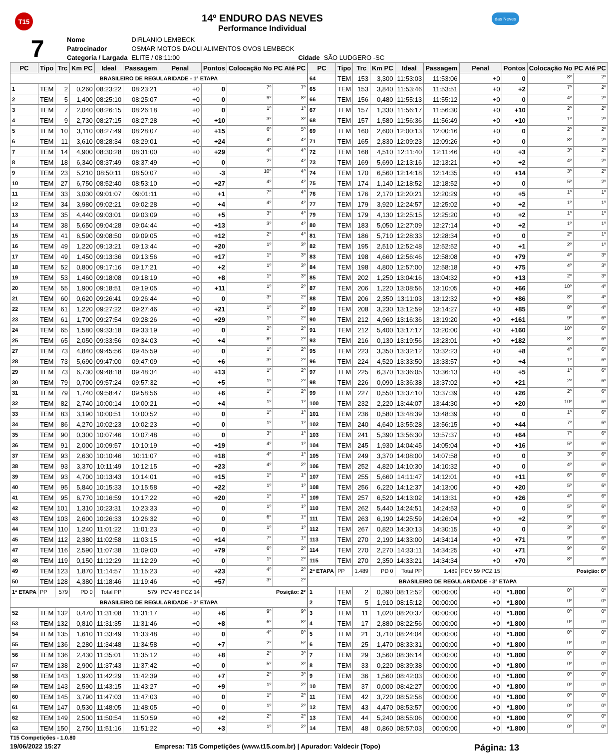T15
14º ENDURO DAS NEVES
Performance Individual
das Neves
7
| Nome | DIRLANIO LEMBECK | | |
| Patrocinador | OSMAR MOTOS DAOLI ALIMENTOS OVOS LEMBECK | | |
| Categoria / Largada | ELITE / 08:11:00 | Cidade | SÃO LUDGERO -SC |
| PC | Tipo | Trc | Km PC | Ideal | Passagem | Penal | Pontos | Colocação No PC Até PC | |
| --- | --- | --- | --- | --- | --- | --- | --- | --- | --- |
| BRASILEIRO DE REGULARIDADE - 1ª ETAPA | | | | | | | | | |
| 1 | TEM | 2 | 0,260 | 08:23:22 | 08:23:21 | +0 | 0 | 7º | 7º |
| 2 | TEM | 5 | 1,400 | 08:25:10 | 08:25:07 | +0 | 0 | 9º | 8º |
| 3 | TEM | 7 | 2,040 | 08:26:15 | 08:26:18 | +0 | 0 | 1º | 1º |
| 4 | TEM | 9 | 2,730 | 08:27:15 | 08:27:28 | +0 | +10 | 3º | 3º |
| 5 | TEM | 10 | 3,110 | 08:27:49 | 08:28:07 | +0 | +15 | 6º | 5º |
| 6 | TEM | 11 | 3,610 | 08:28:34 | 08:29:01 | +0 | +24 | 4º | 4º |
| 7 | TEM | 14 | 4,900 | 08:30:28 | 08:31:00 | +0 | +29 | 4º | 4º |
| 8 | TEM | 18 | 6,340 | 08:37:49 | 08:37:49 | +0 | 0 | 2º | 4º |
| 9 | TEM | 23 | 5,210 | 08:50:11 | 08:50:07 | +0 | -3 | 10º | 4º |
| 10 | TEM | 27 | 6,750 | 08:52:40 | 08:53:10 | +0 | +27 | 4º | 4º |
| 11 | TEM | 33 | 3,030 | 09:01:07 | 09:01:11 | +0 | +1 | 7º | 4º |
| 12 | TEM | 34 | 3,980 | 09:02:21 | 09:02:28 | +0 | +4 | 4º | 4º |
| 13 | TEM | 35 | 4,440 | 09:03:01 | 09:03:09 | +0 | +5 | 3º | 4º |
| 14 | TEM | 38 | 5,650 | 09:04:28 | 09:04:44 | +0 | +13 | 3º | 4º |
| 15 | TEM | 41 | 6,590 | 09:08:50 | 09:09:05 | +0 | +12 | 2º | 4º |
| 16 | TEM | 49 | 1,220 | 09:13:21 | 09:13:44 | +0 | +20 | 1º | 3º |
| 17 | TEM | 49 | 1,450 | 09:13:36 | 09:13:56 | +0 | +17 | 1º | 3º |
| 18 | TEM | 52 | 0,800 | 09:17:16 | 09:17:21 | +0 | +2 | 1º | 3º |
| 19 | TEM | 53 | 1,460 | 09:18:08 | 09:18:19 | +0 | +8 | 1º | 3º |
| 20 | TEM | 55 | 1,900 | 09:18:51 | 09:19:05 | +0 | +11 | 1º | 2º |
| 21 | TEM | 60 | 0,620 | 09:26:41 | 09:26:44 | +0 | 0 | 3º | 2º |
| 22 | TEM | 61 | 1,220 | 09:27:22 | 09:27:46 | +0 | +21 | 1º | 2º |
| 23 | TEM | 61 | 1,700 | 09:27:54 | 09:28:26 | +0 | +29 | 1º | 2º |
| 24 | TEM | 65 | 1,580 | 09:33:18 | 09:33:19 | +0 | 0 | 2º | 2º |
| 25 | TEM | 65 | 2,050 | 09:33:56 | 09:34:03 | +0 | +4 | 8º | 2º |
| 27 | TEM | 73 | 4,840 | 09:45:56 | 09:45:59 | +0 | 0 | 1º | 2º |
| 28 | TEM | 73 | 5,690 | 09:47:00 | 09:47:09 | +0 | +6 | 3º | 2º |
| 29 | TEM | 73 | 6,730 | 09:48:18 | 09:48:34 | +0 | +13 | 1º | 2º |
| 30 | TEM | 79 | 0,700 | 09:57:24 | 09:57:32 | +0 | +5 | 1º | 2º |
| 31 | TEM | 79 | 1,740 | 09:58:47 | 09:58:56 | +0 | +6 | 1º | 2º |
| 32 | TEM | 82 | 2,740 | 10:00:14 | 10:00:21 | +0 | +4 | 1º | 1º |
| 33 | TEM | 83 | 3,190 | 10:00:51 | 10:00:52 | +0 | 0 | 1º | 1º |
| 34 | TEM | 86 | 4,270 | 10:02:23 | 10:02:23 | +0 | 0 | 1º | 1º |
| 35 | TEM | 90 | 0,300 | 10:07:46 | 10:07:48 | +0 | 0 | 3º | 1º |
| 36 | TEM | 91 | 2,000 | 10:09:57 | 10:10:19 | +0 | +19 | 4º | 1º |
| 37 | TEM | 93 | 2,630 | 10:10:46 | 10:11:07 | +0 | +18 | 4º | 1º |
| 38 | TEM | 93 | 3,370 | 10:11:49 | 10:12:15 | +0 | +23 | 4º | 2º |
| 39 | TEM | 93 | 4,700 | 10:13:43 | 10:14:01 | +0 | +15 | 1º | 1º |
| 40 | TEM | 95 | 5,840 | 10:15:33 | 10:15:58 | +0 | +22 | 1º | 1º |
| 41 | TEM | 95 | 6,770 | 10:16:59 | 10:17:22 | +0 | +20 | 1º | 1º |
| 42 | TEM | 101 | 1,310 | 10:23:31 | 10:23:33 | +0 | 0 | 1º | 1º |
| 43 | TEM | 103 | 2,600 | 10:26:33 | 10:26:32 | +0 | 0 | 6º | 1º |
| 44 | TEM | 110 | 1,240 | 11:01:22 | 11:01:23 | +0 | 0 | 1º | 1º |
| 45 | TEM | 112 | 2,380 | 11:02:58 | 11:03:15 | +0 | +14 | 7º | 1º |
| 47 | TEM | 116 | 2,590 | 11:07:38 | 11:09:00 | +0 | +79 | 6º | 2º |
| 48 | TEM | 119 | 0,150 | 11:12:29 | 11:12:29 | +0 | 0 | 1º | 2º |
| 49 | TEM | 123 | 1,870 | 11:14:57 | 11:15:23 | +0 | +23 | 4º | 2º |
| 50 | TEM | 128 | 4,380 | 11:18:46 | 11:19:46 | +0 | +57 | 3º | 2º |
| 1ª ETAPA | PP | 579 | PD 0 | Total PP | 579 | PCV 48 PCZ 14 | Posição: 2º | | |
| BRASILEIRO DE REGULARIDADE - 2ª ETAPA | | | | | | | | | |
| 52 | TEM | 132 | 0,470 | 11:31:08 | 11:31:17 | +0 | +6 | 9º | 9º |
| 53 | TEM | 132 | 0,810 | 11:31:35 | 11:31:46 | +0 | +8 | 6º | 8º |
| 54 | TEM | 135 | 1,610 | 11:33:49 | 11:33:48 | +0 | 0 | 4º | 8º |
| 55 | TEM | 136 | 2,280 | 11:34:48 | 11:34:58 | +0 | +7 | 2º | 5º |
| 56 | TEM | 136 | 2,430 | 11:35:01 | 11:35:12 | +0 | +8 | 2º | 3º |
| 57 | TEM | 138 | 2,900 | 11:37:43 | 11:37:42 | +0 | 0 | 5º | 3º |
| 58 | TEM | 143 | 1,920 | 11:42:29 | 11:42:39 | +0 | +7 | 2º | 3º |
| 59 | TEM | 143 | 2,590 | 11:43:15 | 11:43:27 | +0 | +9 | 1º | 2º |
| 60 | TEM | 145 | 3,790 | 11:47:03 | 11:47:03 | +0 | 0 | 1º | 2º |
| 61 | TEM | 147 | 0,530 | 11:48:05 | 11:48:05 | +0 | 0 | 1º | 2º |
| 62 | TEM | 149 | 2,500 | 11:50:54 | 11:50:59 | +0 | +2 | 2º | 2º |
| 63 | TEM | 150 | 2,750 | 11:51:16 | 11:51:22 | +0 | +3 | 1º | 2º |
| PC | Tipo | Trc | Km PC | Ideal | Passagem | Penal | Pontos | Colocação No PC Até PC | |
| --- | --- | --- | --- | --- | --- | --- | --- | --- | --- |
| 64 | TEM | 153 | 3,300 | 11:53:03 | 11:53:06 | +0 | 0 | 8º | 2º |
| 65 | TEM | 153 | 3,840 | 11:53:46 | 11:53:51 | +0 | +2 | 7º | 2º |
| 66 | TEM | 156 | 0,480 | 11:55:13 | 11:55:12 | +0 | 0 | 4º | 2º |
| 67 | TEM | 157 | 1,330 | 11:56:17 | 11:56:30 | +0 | +10 | 2º | 2º |
| 68 | TEM | 157 | 1,580 | 11:56:36 | 11:56:49 | +0 | +10 | 1º | 2º |
| 69 | TEM | 160 | 2,600 | 12:00:13 | 12:00:16 | +0 | 0 | 2º | 2º |
| 71 | TEM | 165 | 2,830 | 12:09:23 | 12:09:26 | +0 | 0 | 8º | 2º |
| 72 | TEM | 168 | 4,510 | 12:11:40 | 12:11:46 | +0 | +3 | 3º | 2º |
| 73 | TEM | 169 | 5,690 | 12:13:16 | 12:13:21 | +0 | +2 | 4º | 2º |
| 74 | TEM | 170 | 6,560 | 12:14:18 | 12:14:35 | +0 | +14 | 3º | 2º |
| 75 | TEM | 174 | 1,140 | 12:18:52 | 12:18:52 | +0 | 0 | 5º | 2º |
| 76 | TEM | 176 | 2,170 | 12:20:21 | 12:20:29 | +0 | +5 | 1º | 1º |
| 77 | TEM | 179 | 3,920 | 12:24:57 | 12:25:02 | +0 | +2 | 1º | 1º |
| 79 | TEM | 179 | 4,130 | 12:25:15 | 12:25:20 | +0 | +2 | 1º | 1º |
| 80 | TEM | 183 | 5,050 | 12:27:09 | 12:27:14 | +0 | +2 | 1º | 1º |
| 81 | TEM | 186 | 5,710 | 12:28:33 | 12:28:34 | +0 | 0 | 2º | 1º |
| 82 | TEM | 195 | 2,510 | 12:52:48 | 12:52:52 | +0 | +1 | 2º | 1º |
| 83 | TEM | 198 | 4,660 | 12:56:46 | 12:58:08 | +0 | +79 | 4º | 3º |
| 84 | TEM | 198 | 4,800 | 12:57:00 | 12:58:18 | +0 | +75 | 4º | 3º |
| 85 | TEM | 202 | 1,250 | 13:04:16 | 13:04:32 | +0 | +13 | 2º | 3º |
| 87 | TEM | 206 | 1,220 | 13:08:56 | 13:10:05 | +0 | +66 | 10º | 4º |
| 88 | TEM | 206 | 2,350 | 13:11:03 | 13:12:32 | +0 | +86 | 8º | 4º |
| 89 | TEM | 208 | 3,230 | 13:12:59 | 13:14:27 | +0 | +85 | 8º | 4º |
| 90 | TEM | 212 | 4,960 | 13:16:36 | 13:19:20 | +0 | +161 | 9º | 6º |
| 91 | TEM | 212 | 5,400 | 13:17:17 | 13:20:00 | +0 | +160 | 10º | 6º |
| 93 | TEM | 216 | 0,130 | 13:19:56 | 13:23:01 | +0 | +182 | 8º | 6º |
| 95 | TEM | 223 | 3,350 | 13:32:12 | 13:32:23 | +0 | +8 | 4º | 6º |
| 96 | TEM | 224 | 4,520 | 13:33:50 | 13:33:57 | +0 | +4 | 1º | 6º |
| 97 | TEM | 225 | 6,370 | 13:36:05 | 13:36:13 | +0 | +5 | 1º | 6º |
| 98 | TEM | 226 | 0,090 | 13:36:38 | 13:37:02 | +0 | +21 | 2º | 6º |
| 99 | TEM | 227 | 0,550 | 13:37:10 | 13:37:39 | +0 | +26 | 2º | 6º |
| 100 | TEM | 232 | 2,220 | 13:44:07 | 13:44:30 | +0 | +20 | 10º | 6º |
| 101 | TEM | 236 | 0,580 | 13:48:39 | 13:48:39 | +0 | 0 | 1º | 6º |
| 102 | TEM | 240 | 4,640 | 13:55:28 | 13:56:15 | +0 | +44 | 7º | 6º |
| 103 | TEM | 241 | 5,390 | 13:56:30 | 13:57:37 | +0 | +64 | 7º | 6º |
| 104 | TEM | 245 | 1,930 | 14:04:45 | 14:05:04 | +0 | +16 | 5º | 6º |
| 105 | TEM | 249 | 3,370 | 14:08:00 | 14:07:58 | +0 | 0 | 3º | 6º |
| 106 | TEM | 252 | 4,820 | 14:10:30 | 14:10:32 | +0 | 0 | 4º | 6º |
| 107 | TEM | 255 | 5,660 | 14:11:47 | 14:12:01 | +0 | +11 | 6º | 6º |
| 108 | TEM | 256 | 6,220 | 14:12:37 | 14:13:00 | +0 | +20 | 5º | 6º |
| 109 | TEM | 257 | 6,520 | 14:13:02 | 14:13:31 | +0 | +26 | 4º | 6º |
| 110 | TEM | 262 | 5,440 | 14:24:51 | 14:24:53 | +0 | 0 | 5º | 6º |
| 111 | TEM | 263 | 6,190 | 14:25:59 | 14:26:04 | +0 | +2 | 9º | 6º |
| 112 | TEM | 267 | 0,820 | 14:30:13 | 14:30:15 | +0 | 0 | 3º | 6º |
| 113 | TEM | 270 | 2,190 | 14:33:00 | 14:34:14 | +0 | +71 | 9º | 6º |
| 114 | TEM | 270 | 2,270 | 14:33:11 | 14:34:25 | +0 | +71 | 9º | 6º |
| 115 | TEM | 270 | 2,350 | 14:33:21 | 14:34:34 | +0 | +70 | 8º | 6º |
| 2ª ETAPA | PP | 1.489 | PD 0 | Total PP | 1.489 | PCV 59 PCZ 15 | Posição: 6º | | |
| BRASILEIRO DE REGULARIDADE - 3ª ETAPA | | | | | | | | | |
| 1 | TEM | 2 | 0,390 | 08:12:52 | 00:00:00 | +0 | *1.800 | 0º | 0º |
| 2 | TEM | 5 | 1,910 | 08:15:12 | 00:00:00 | +0 | *1.800 | 0º | 0º |
| 3 | TEM | 11 | 1,020 | 08:20:37 | 00:00:00 | +0 | *1.800 | 0º | 0º |
| 4 | TEM | 17 | 2,880 | 08:22:56 | 00:00:00 | +0 | *1.800 | 0º | 0º |
| 5 | TEM | 21 | 3,710 | 08:24:04 | 00:00:00 | +0 | *1.800 | 0º | 0º |
| 6 | TEM | 25 | 1,470 | 08:33:31 | 00:00:00 | +0 | *1.800 | 0º | 0º |
| 7 | TEM | 29 | 3,560 | 08:36:14 | 00:00:00 | +0 | *1.800 | 0º | 0º |
| 8 | TEM | 33 | 0,220 | 08:39:38 | 00:00:00 | +0 | *1.800 | 0º | 0º |
| 9 | TEM | 36 | 1,560 | 08:42:03 | 00:00:00 | +0 | *1.800 | 0º | 0º |
| 10 | TEM | 37 | 0,000 | 08:42:27 | 00:00:00 | +0 | *1.800 | 0º | 0º |
| 11 | TEM | 42 | 3,720 | 08:52:58 | 00:00:00 | +0 | *1.800 | 0º | 0º |
| 12 | TEM | 43 | 4,470 | 08:53:57 | 00:00:00 | +0 | *1.800 | 0º | 0º |
| 13 | TEM | 44 | 5,240 | 08:55:06 | 00:00:00 | +0 | *1.800 | 0º | 0º |
| 14 | TEM | 48 | 0,860 | 08:57:03 | 00:00:00 | +0 | *1.800 | 0º | 0º |
T15 Competições - 1.0.80
19/06/2022 15:27 Empresa: T15 Competições (www.t15.com.br) | Apurador: Valdecir (Topo) Página: 13